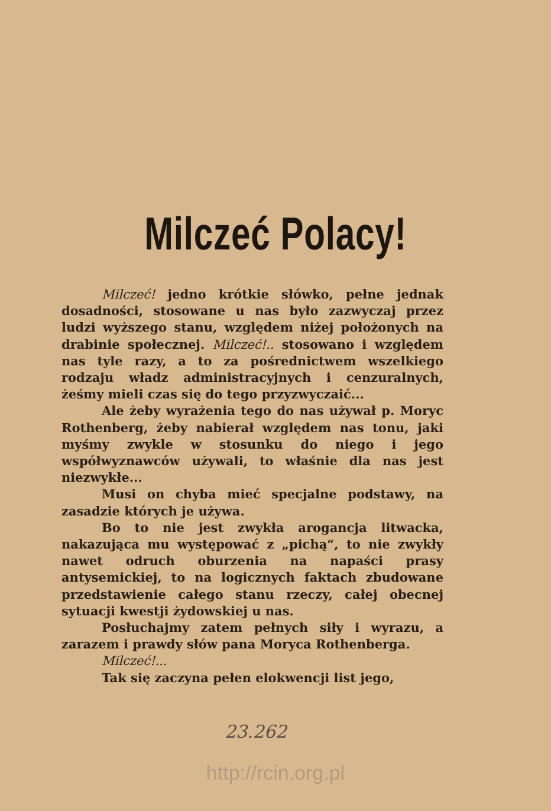Milczeć Polacy!
Milczeć! jedno krótkie słówko, pełne jednak dosadności, stosowane u nas było zazwyczaj przez ludzi wyższego stanu, względem niżej położonych na drabinie społecznej. Milczeć!.. stosowano i względem nas tyle razy, a to za pośrednictwem wszelkiego rodzaju władz administracyjnych i cenzuralnych, żeśmy mieli czas się do tego przyzwyczaić...
Ale żeby wyrażenia tego do nas używał p. Moryc Rothenberg, żeby nabierał względem nas tonu, jaki myśmy zwykle w stosunku do niego i jego współwyznawców używali, to właśnie dla nas jest niezwykłe...
Musi on chyba mieć specjalne podstawy, na zasadzie których je używa.
Bo to nie jest zwykła arogancja litwacka, nakazująca mu występować z „pichą“, to nie zwykły nawet odruch oburzenia na napaści prasy antysemickiej, to na logicznych faktach zbudowane przedstawienie całego stanu rzeczy, całej obecnej sytuacji kwestji żydowskiej u nas.
Posłuchajmy zatem pełnych siły i wyrazu, a zarazem i prawdy słów pana Moryca Rothenberga.
Milczeć!...
Tak się zaczyna pełen elokwencji list jego,
23.262
http://rcin.org.pl